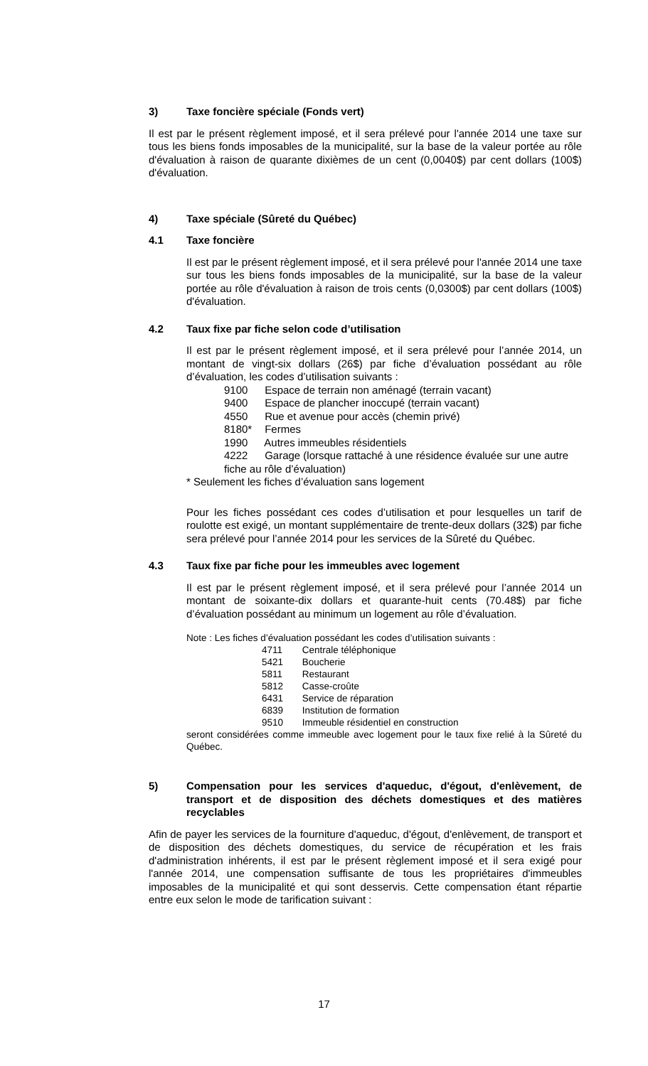3) Taxe foncière spéciale (Fonds vert)
Il est par le présent règlement imposé, et il sera prélevé pour l'année 2014 une taxe sur tous les biens fonds imposables de la municipalité, sur la base de la valeur portée au rôle d'évaluation à raison de quarante dixièmes de un cent (0,0040$) par cent dollars (100$) d'évaluation.
4) Taxe spéciale (Sûreté du Québec)
4.1 Taxe foncière
Il est par le présent règlement imposé, et il sera prélevé pour l'année 2014 une taxe sur tous les biens fonds imposables de la municipalité, sur la base de la valeur portée au rôle d'évaluation à raison de trois cents (0,0300$) par cent dollars (100$) d'évaluation.
4.2 Taux fixe par fiche selon code d’utilisation
Il est par le présent règlement imposé, et il sera prélevé pour l’année 2014, un montant de vingt-six dollars (26$) par fiche d’évaluation possédant au rôle d’évaluation, les codes d’utilisation suivants :
9100 Espace de terrain non aménagé (terrain vacant)
9400 Espace de plancher inoccupé (terrain vacant)
4550 Rue et avenue pour accès (chemin privé)
8180* Fermes
1990 Autres immeubles résidentiels
4222 Garage (lorsque rattaché à une résidence évaluée sur une autre fiche au rôle d’évaluation)
* Seulement les fiches d’évaluation sans logement
Pour les fiches possédant ces codes d’utilisation et pour lesquelles un tarif de roulotte est exigé, un montant supplémentaire de trente-deux dollars (32$) par fiche sera prélevé pour l’année 2014 pour les services de la Sûreté du Québec.
4.3 Taux fixe par fiche pour les immeubles avec logement
Il est par le présent règlement imposé, et il sera prélevé pour l’année 2014 un montant de soixante-dix dollars et quarante-huit cents (70.48$) par fiche d’évaluation possédant au minimum un logement au rôle d’évaluation.
Note : Les fiches d’évaluation possédant les codes d’utilisation suivants :
4711 Centrale téléphonique
5421 Boucherie
5811 Restaurant
5812 Casse-croûte
6431 Service de réparation
6839 Institution de formation
9510 Immeuble résidentiel en construction
seront considérées comme immeuble avec logement pour le taux fixe relié à la Sûreté du Québec.
5) Compensation pour les services d'aqueduc, d'égout, d'enlèvement, de transport et de disposition des déchets domestiques et des matières recyclables
Afin de payer les services de la fourniture d'aqueduc, d'égout, d'enlèvement, de transport et de disposition des déchets domestiques, du service de récupération et les frais d'administration inhérents, il est par le présent règlement imposé et il sera exigé pour l'année 2014, une compensation suffisante de tous les propriétaires d'immeubles imposables de la municipalité et qui sont desservis. Cette compensation étant répartie entre eux selon le mode de tarification suivant :
17